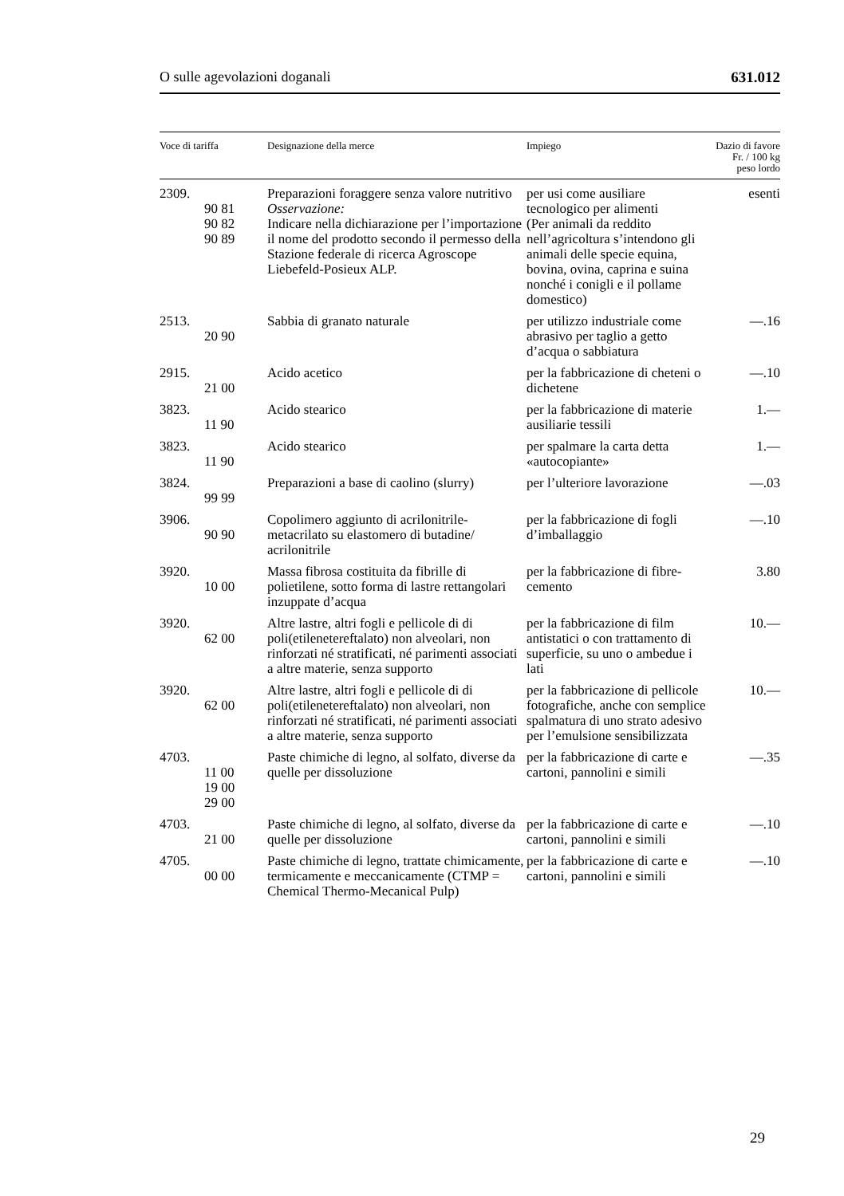O sulle agevolazioni doganali 631.012
| Voce di tariffa | Designazione della merce | Impiego | Dazio di favore Fr. / 100 kg peso lordo |
| --- | --- | --- | --- |
| 2309. 90 81 90 82 90 89 | Preparazioni foraggere senza valore nutritivo Osservazione: Indicare nella dichiarazione per l’importazione il nome del prodotto secondo il permesso della Stazione federale di ricerca Agroscope Liebefeld-Posieux ALP. | per usi come ausiliare tecnologico per alimenti (Per animali da reddito nell’agricoltura s’intendono gli animali delle specie equina, bovina, ovina, caprina e suina nonché i conigli e il pollame domestico) | esenti |
| 2513. 20 90 | Sabbia di granato naturale | per utilizzo industriale come abrasivo per taglio a getto d’acqua o sabbiatura | —.16 |
| 2915. 21 00 | Acido acetico | per la fabbricazione di cheteni o dichetene | —.10 |
| 3823. 11 90 | Acido stearico | per la fabbricazione di materie ausiliarie tessili | 1.— |
| 3823. 11 90 | Acido stearico | per spalmare la carta detta «autocopiante» | 1.— |
| 3824. 99 99 | Preparazioni a base di caolino (slurry) | per l’ulteriore lavorazione | —.03 |
| 3906. 90 90 | Copolimero aggiunto di acrilonitrile-metacrilato su elastomero di butadine/ acrilonitrile | per la fabbricazione di fogli d’imballaggio | —.10 |
| 3920. 10 00 | Massa fibrosa costituita da fibrille di polietilene, sotto forma di lastre rettangolari inzuppate d’acqua | per la fabbricazione di fibre-cemento | 3.80 |
| 3920. 62 00 | Altre lastre, altri fogli e pellicole di di poli(etilenetereftalato) non alveolari, non rinforzati né stratificati, né parimenti associati a altre materie, senza supporto | per la fabbricazione di film antistatici o con trattamento di superficie, su uno o ambedue i lati | 10.— |
| 3920. 62 00 | Altre lastre, altri fogli e pellicole di di poli(etilenetereftalato) non alveolari, non rinforzati né stratificati, né parimenti associati a altre materie, senza supporto | per la fabbricazione di pellicole fotografiche, anche con semplice spalmatura di uno strato adesivo per l’emulsione sensibilizzata | 10.— |
| 4703. 11 00 19 00 29 00 | Paste chimiche di legno, al solfato, diverse da quelle per dissoluzione | per la fabbricazione di carte e cartoni, pannolini e simili | —.35 |
| 4703. 21 00 | Paste chimiche di legno, al solfato, diverse da quelle per dissoluzione | per la fabbricazione di carte e cartoni, pannolini e simili | —.10 |
| 4705. 00 00 | Paste chimiche di legno, trattate chimicamente, termicamente e meccanicamente (CTMP = Chemical Thermo-Mecanical Pulp) | per la fabbricazione di carte e cartoni, pannolini e simili | —.10 |
29